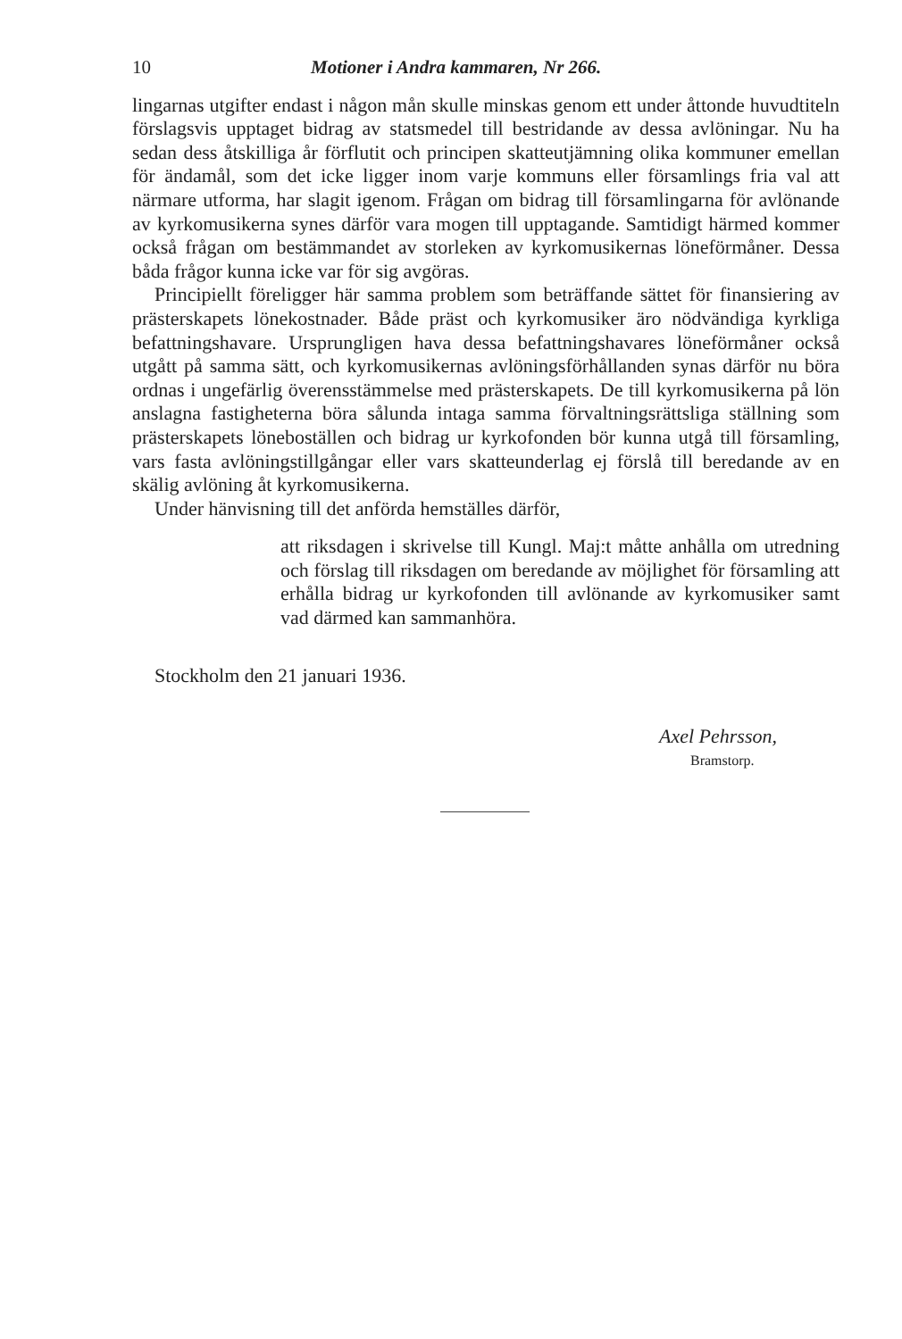10 Motioner i Andra kammaren, Nr 266.
lingarnas utgifter endast i någon mån skulle minskas genom ett under åttonde huvudtiteln förslagsvis upptaget bidrag av statsmedel till bestridande av dessa avlöningar. Nu ha sedan dess åtskilliga år förflutit och principen skatteutjämning olika kommuner emellan för ändamål, som det icke ligger inom varje kommuns eller församlings fria val att närmare utforma, har slagit igenom. Frågan om bidrag till församlingarna för avlönande av kyrkomusikerna synes därför vara mogen till upptagande. Samtidigt härmed kommer också frågan om bestämmandet av storleken av kyrkomusikernas löneförmåner. Dessa båda frågor kunna icke var för sig avgöras.
Principiellt föreligger här samma problem som beträffande sättet för finansiering av prästerskapets lönekostnader. Både präst och kyrkomusiker äro nödvändiga kyrkliga befattningshavare. Ursprungligen hava dessa befattningshavares löneförmåner också utgått på samma sätt, och kyrkomusikernas avlöningsförhållanden synas därför nu böra ordnas i ungefärlig överensstämmelse med prästerskapets. De till kyrkomusikerna på lön anslagna fastigheterna böra sålunda intaga samma förvaltningsrättsliga ställning som prästerskapets löneboställen och bidrag ur kyrkofonden bör kunna utgå till församling, vars fasta avlöningstillgångar eller vars skatteunderlag ej förslå till beredande av en skälig avlöning åt kyrkomusikerna.
Under hänvisning till det anförda hemställes därför,
att riksdagen i skrivelse till Kungl. Maj:t måtte anhålla om utredning och förslag till riksdagen om beredande av möjlighet för församling att erhålla bidrag ur kyrkofonden till avlönande av kyrkomusiker samt vad därmed kan sammanhöra.
Stockholm den 21 januari 1936.
Axel Pehrsson,
Bramstorp.